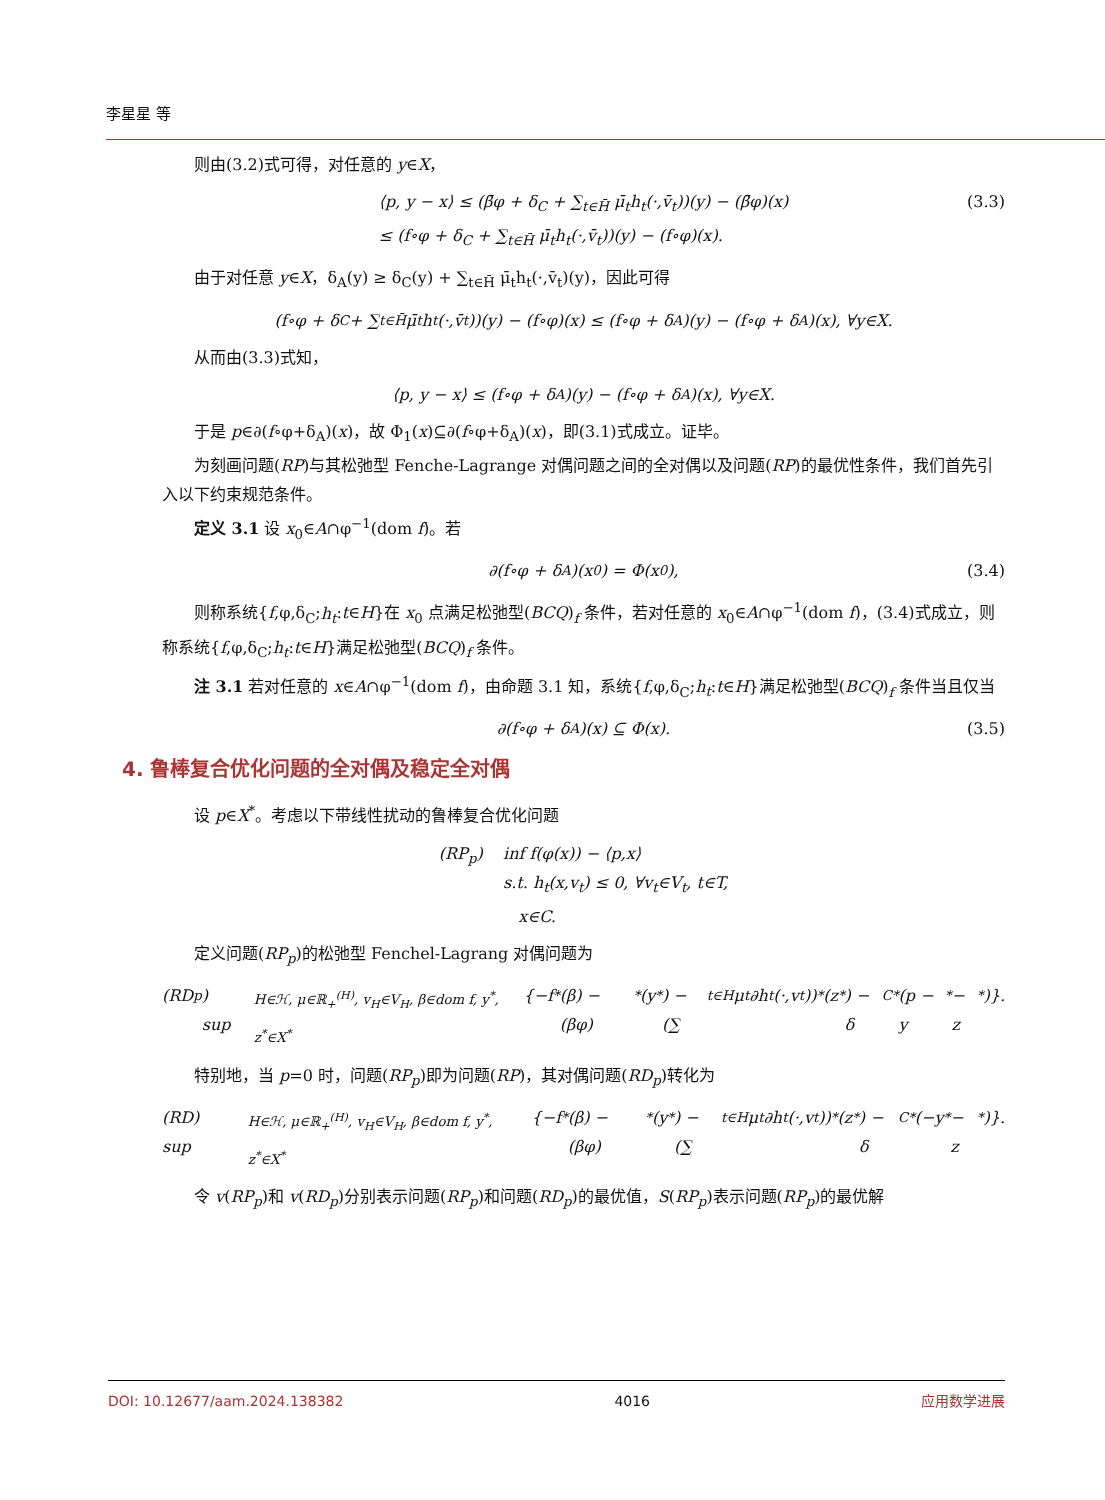李星星 等
则由(3.2)式可得，对任意的 y∈X，
⟨p, y − x⟩ ≤ (β̄φ + δ<sub>C</sub> + ∑<sub>t∈H̄</sub> μ̄<sub>t</sub>h<sub>t</sub>(·,v̄<sub>t</sub>))(y) − (β̄φ)(x)
≤ (f∘φ + δ<sub>C</sub> + ∑<sub>t∈H̄</sub> μ̄<sub>t</sub>h<sub>t</sub>(·,v̄<sub>t</sub>))(y) − (f∘φ)(x). (3.3)
由于对任意 y∈X，δ<sub>A</sub>(y) ≥ δ<sub>C</sub>(y) + ∑<sub>t∈H̄</sub> μ̄<sub>t</sub>h<sub>t</sub>(·,v̄<sub>t</sub>)(y)，因此可得
(f∘φ + δ<sub>C</sub> + ∑<sub>t∈H̄</sub> μ̄<sub>t</sub>h<sub>t</sub>(·,v̄<sub>t</sub>))(y) − (f∘φ)(x) ≤ (f∘φ + δ<sub>A</sub>)(y) − (f∘φ + δ<sub>A</sub>)(x), ∀y∈X.
从而由(3.3)式知，
⟨p, y − x⟩ ≤ (f∘φ + δ<sub>A</sub>)(y) − (f∘φ + δ<sub>A</sub>)(x), ∀y∈X.
于是 p∈∂(f∘φ+δ<sub>A</sub>)(x)，故 Φ<sub>1</sub>(x)⊆∂(f∘φ+δ<sub>A</sub>)(x)，即(3.1)式成立。证毕。
为刻画问题(RP)与其松弛型 Fenche-Lagrange 对偶问题之间的全对偶以及问题(RP)的最优性条件，我们首先引入以下约束规范条件。
定义 3.1 设 x<sub>0</sub>∈A∩φ<sup>−1</sup>(dom f)。若
∂(f∘φ + δ<sub>A</sub>)(x<sub>0</sub>) = Φ(x<sub>0</sub>), (3.4)
则称系统{f,φ,δ<sub>C</sub>;h<sub>t</sub>:t∈H}在 x<sub>0</sub> 点满足松弛型(BCQ)<sub>f</sub> 条件，若对任意的 x<sub>0</sub>∈A∩φ<sup>−1</sup>(dom f)，(3.4)式成立，则称系统{f,φ,δ<sub>C</sub>;h<sub>t</sub>:t∈H}满足松弛型(BCQ)<sub>f</sub> 条件。
注 3.1 若对任意的 x∈A∩φ<sup>−1</sup>(dom f)，由命题 3.1 知，系统{f,φ,δ<sub>C</sub>;h<sub>t</sub>:t∈H}满足松弛型(BCQ)<sub>f</sub> 条件当且仅当
∂(f∘φ + δ<sub>A</sub>)(x) ⊆ Φ(x). (3.5)
4. 鲁棒复合优化问题的全对偶及稳定全对偶
设 p∈X<sup>*</sup>。考虑以下带线性扰动的鲁棒复合优化问题
(RP<sub>p</sub>) inf f(φ(x)) − ⟨p,x⟩
s.t. h<sub>t</sub>(x,v<sub>t</sub>) ≤ 0, ∀v<sub>t</sub>∈V<sub>t</sub>, t∈T,
x∈C.
定义问题(RP<sub>p</sub>)的松弛型 Fenchel-Lagrang 对偶问题为
(RD<sub>p</sub>) sup<sub>H∈ℋ, μ∈ℝ<sub>+</sub><sup>(H)</sup>, v<sub>H</sub>∈V<sub>H</sub>, β∈dom f, y<sup>*</sup>, z<sup>*</sup>∈X<sup>*</sup></sub> {−f<sup>*</sup>(β) − (βφ)<sup>*</sup>(y<sup>*</sup>) − (∑<sub>t∈H</sub> μ<sub>t</sub>∂h<sub>t</sub>(·,v<sub>t</sub>))<sup>*</sup>(z<sup>*</sup>) − δ<sub>C</sub><sup>*</sup>(p − y<sup>*</sup> − z<sup>*</sup>)}.
特别地，当 p=0 时，问题(RP<sub>p</sub>)即为问题(RP)，其对偶问题(RD<sub>p</sub>)转化为
(RD) sup<sub>H∈ℋ, μ∈ℝ<sub>+</sub><sup>(H)</sup>, v<sub>H</sub>∈V<sub>H</sub>, β∈dom f, y<sup>*</sup>, z<sup>*</sup>∈X<sup>*</sup></sub> {−f<sup>*</sup>(β) − (βφ)<sup>*</sup>(y<sup>*</sup>) − (∑<sub>t∈H</sub> μ<sub>t</sub>∂h<sub>t</sub>(·,v<sub>t</sub>))<sup>*</sup>(z<sup>*</sup>) − δ<sub>C</sub><sup>*</sup>(−y<sup>*</sup> − z<sup>*</sup>)}.
令 v(RP<sub>p</sub>)和 v(RD<sub>p</sub>)分别表示问题(RP<sub>p</sub>)和问题(RD<sub>p</sub>)的最优值，S(RP<sub>p</sub>)表示问题(RP<sub>p</sub>)的最优解
DOI: 10.12677/aam.2024.138382 4016 应用数学进展